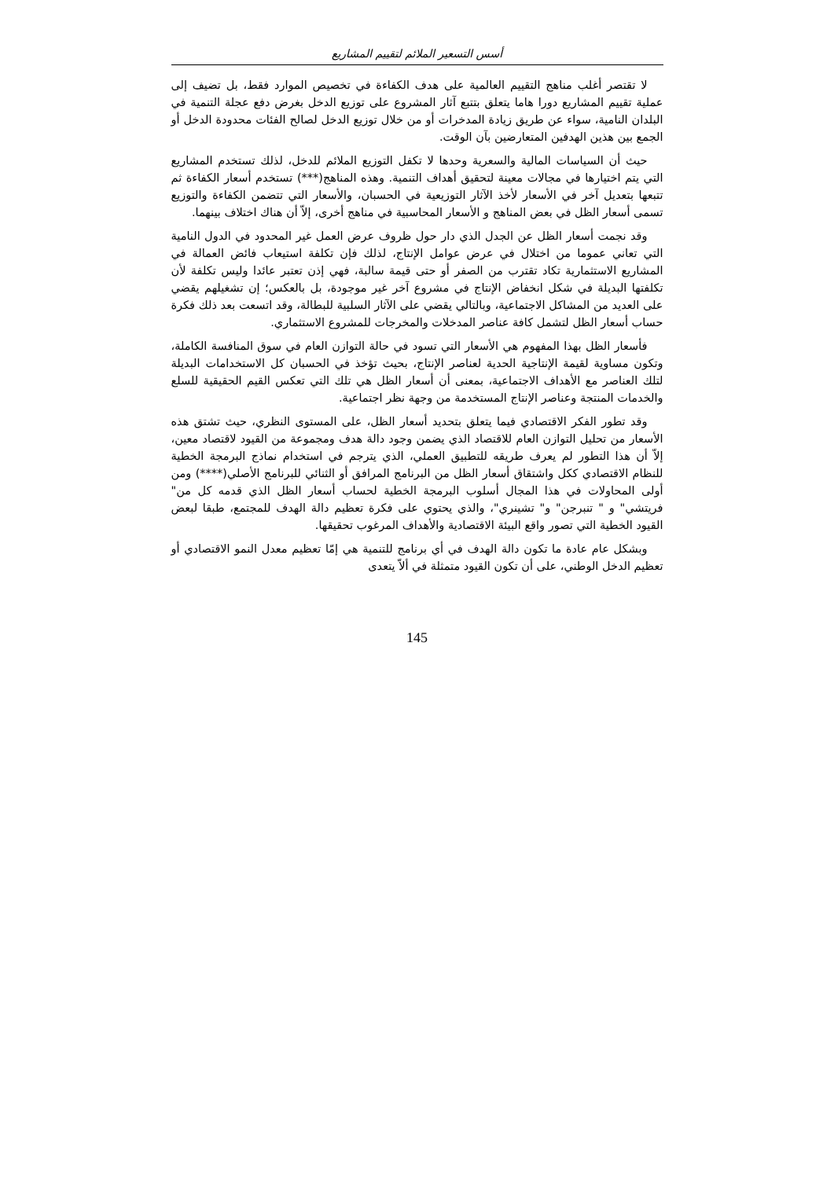أسس التسعير الملائم لتقييم المشاريع
لا تقتصر أغلب مناهج التقييم العالمية على هدف الكفاءة في تخصيص الموارد فقط، بل تضيف إلى عملية تقييم المشاريع دورا هاما يتعلق بتتبع آثار المشروع على توزيع الدخل بغرض دفع عجلة التنمية في البلدان النامية، سواء عن طريق زيادة المدخرات أو من خلال توزيع الدخل لصالح الفئات محدودة الدخل أو الجمع بين هذين الهدفين المتعارضين بآن الوقت.
حيث أن السياسات المالية والسعرية وحدها لا تكفل التوزيع الملائم للدخل، لذلك تستخدم المشاريع التي يتم اختيارها في مجالات معينة لتحقيق أهداف التنمية. وهذه المناهج(***) تستخدم أسعار الكفاءة ثم تتبعها بتعديل آخر في الأسعار لأخذ الآثار التوزيعية في الحسبان، والأسعار التي تتضمن الكفاءة والتوزيع تسمى أسعار الظل في بعض المناهج و الأسعار المحاسبية في مناهج أخرى، إلاّ أن هناك اختلاف بينهما.
وقد نجمت أسعار الظل عن الجدل الذي دار حول ظروف عرض العمل غير المحدود في الدول النامية التي تعاني عموما من اختلال في عرض عوامل الإنتاج، لذلك فإن تكلفة استيعاب فائض العمالة في المشاريع الاستثمارية تكاد تقترب من الصفر أو حتى قيمة سالبة، فهي إذن تعتبر عائدا وليس تكلفة لأن تكلفتها البديلة في شكل انخفاض الإنتاج في مشروع آخر غير موجودة، بل بالعكس؛ إن تشغيلهم يقضي على العديد من المشاكل الاجتماعية، وبالتالي يقضي على الآثار السلبية للبطالة، وقد اتسعت بعد ذلك فكرة حساب أسعار الظل لتشمل كافة عناصر المدخلات والمخرجات للمشروع الاستثماري.
فأسعار الظل بهذا المفهوم هي الأسعار التي تسود في حالة التوازن العام في سوق المنافسة الكاملة، وتكون مساوية لقيمة الإنتاجية الحدية لعناصر الإنتاج، بحيث تؤخذ في الحسبان كل الاستخدامات البديلة لتلك العناصر مع الأهداف الاجتماعية، بمعنى أن أسعار الظل هي تلك التي تعكس القيم الحقيقية للسلع والخدمات المنتجة وعناصر الإنتاج المستخدمة من وجهة نظر اجتماعية.
وقد تطور الفكر الاقتصادي فيما يتعلق بتحديد أسعار الظل، على المستوى النظري، حيث تشتق هذه الأسعار من تحليل التوازن العام للاقتصاد الذي يضمن وجود دالة هدف ومجموعة من القيود لاقتصاد معين، إلاّ أن هذا التطور لم يعرف طريقه للتطبيق العملي، الذي يترجم في استخدام نماذج البرمجة الخطية للنظام الاقتصادي ككل واشتقاق أسعار الظل من البرنامج المرافق أو الثنائي للبرنامج الأصلي(****) ومن أولى المحاولات في هذا المجال أسلوب البرمجة الخطية لحساب أسعار الظل الذي قدمه كل من" فريتشي" و " تنبرجن" و" تشينري"، والذي يحتوي على فكرة تعظيم دالة الهدف للمجتمع، طبقا لبعض القيود الخطية التي تصور واقع البيئة الاقتصادية والأهداف المرغوب تحقيقها.
وبشكل عام عادة ما تكون دالة الهدف في أي برنامج للتنمية هي إمّا تعظيم معدل النمو الاقتصادي أو تعظيم الدخل الوطني، على أن تكون القيود متمثلة في ألاّ يتعدى
145